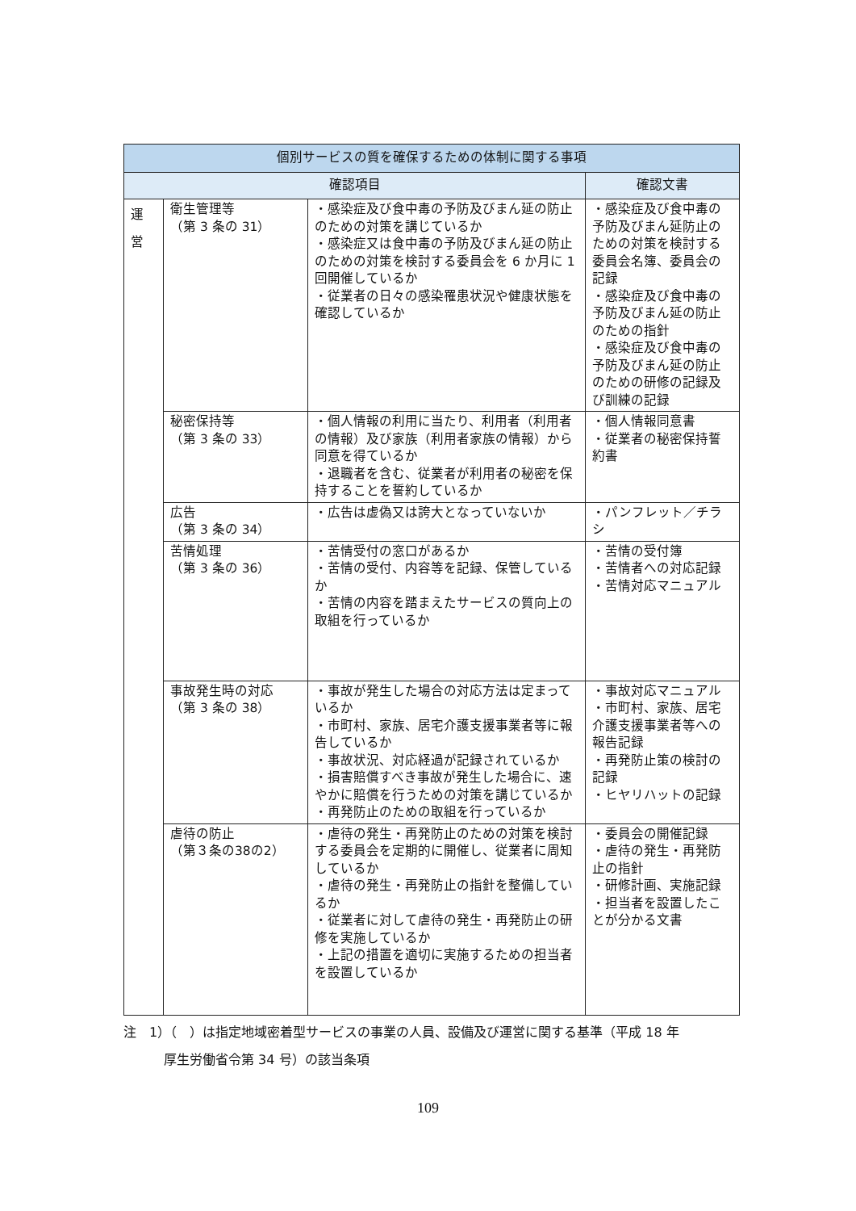| 個別サービスの質を確保するための体制に関する事項 | | | |
| --- | --- | --- | --- |
| 確認項目 | | | 確認文書 |
| 運 営 | 衛生管理等 （第 3 条の 31） | ・感染症及び食中毒の予防及びまん延の防止のための対策を講じているか ・感染症又は食中毒の予防及びまん延の防止のための対策を検討する委員会を 6 か月に 1 回開催しているか ・従業者の日々の感染罹患状況や健康状態を確認しているか | ・感染症及び食中毒の予防及びまん延防止のための対策を検討する委員会名簿、委員会の記録 ・感染症及び食中毒の予防及びまん延の防止のための指針 ・感染症及び食中毒の予防及びまん延の防止のための研修の記録及び訓練の記録 |
| | 秘密保持等 （第 3 条の 33） | ・個人情報の利用に当たり、利用者（利用者の情報）及び家族（利用者家族の情報）から同意を得ているか ・退職者を含む、従業者が利用者の秘密を保持することを誓約しているか | ・個人情報同意書 ・従業者の秘密保持誓約書 |
| | 広告 （第 3 条の 34） | ・広告は虚偽又は誇大となっていないか | ・パンフレット／チラシ |
| | 苦情処理 （第 3 条の 36） | ・苦情受付の窓口があるか ・苦情の受付、内容等を記録、保管しているか ・苦情の内容を踏まえたサービスの質向上の取組を行っているか | ・苦情の受付簿 ・苦情者への対応記録 ・苦情対応マニュアル |
| | 事故発生時の対応 （第 3 条の 38） | ・事故が発生した場合の対応方法は定まっているか ・市町村、家族、居宅介護支援事業者等に報告しているか ・事故状況、対応経過が記録されているか ・損害賠償すべき事故が発生した場合に、速やかに賠償を行うための対策を講じているか ・再発防止のための取組を行っているか | ・事故対応マニュアル ・市町村、家族、居宅介護支援事業者等への報告記録 ・再発防止策の検討の記録 ・ヒヤリハットの記録 |
| | 虐待の防止 （第３条の38の2） | ・虐待の発生・再発防止のための対策を検討する委員会を定期的に開催し、従業者に周知しているか ・虐待の発生・再発防止の指針を整備しているか ・従業者に対して虐待の発生・再発防止の研修を実施しているか ・上記の措置を適切に実施するための担当者を設置しているか | ・委員会の開催記録 ・虐待の発生・再発防止の指針 ・研修計画、実施記録 ・担当者を設置したことが分かる文書 |
注　1）（　）は指定地域密着型サービスの事業の人員、設備及び運営に関する基準（平成 18 年
厚生労働省令第 34 号）の該当条項
109